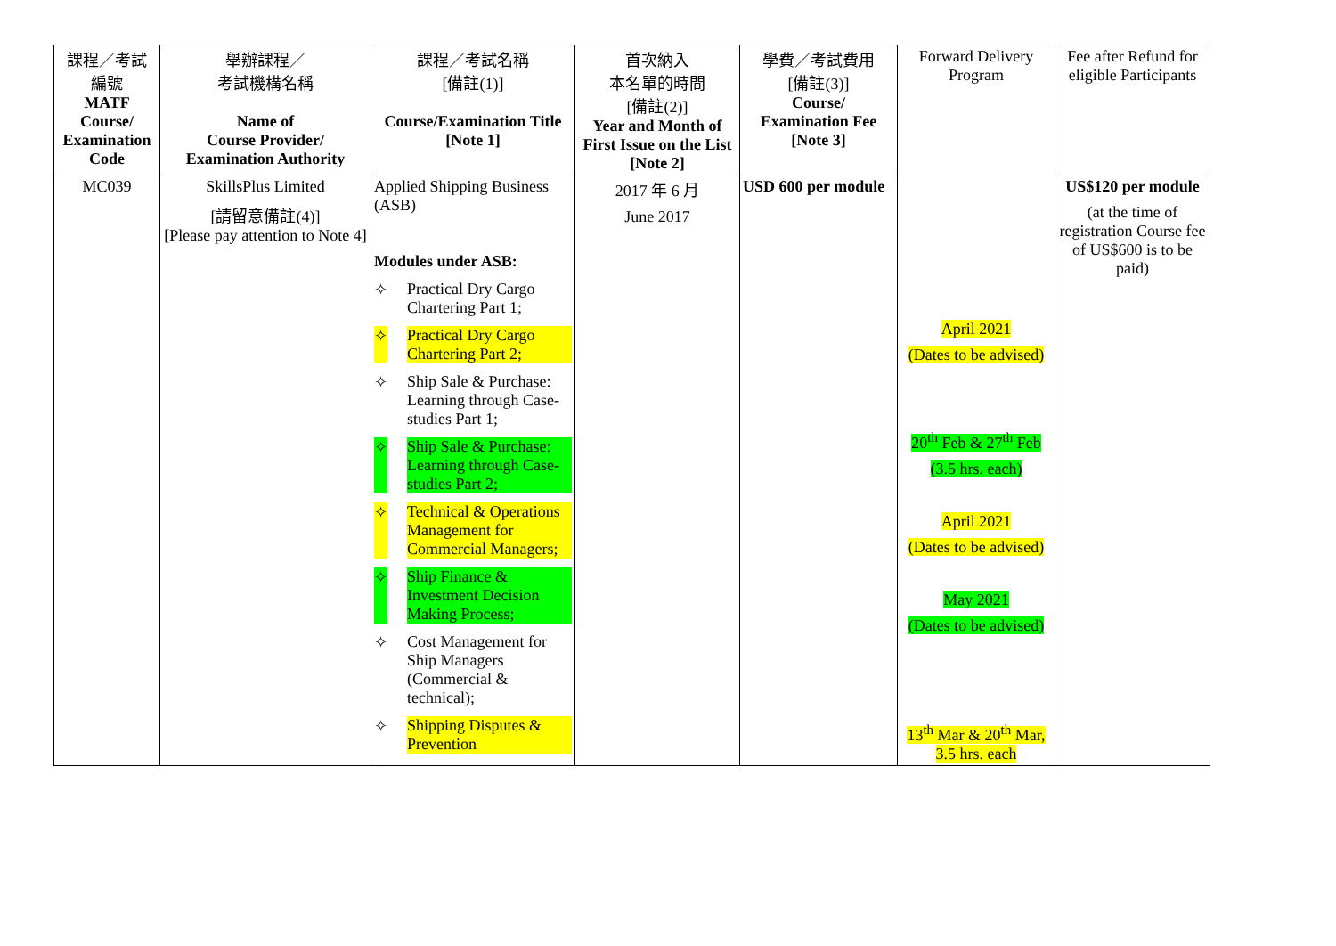| 課程／考試 編號 MATF Course/ Examination Code | 舉辦課程／ 考試機構名稱 Name of Course Provider/ Examination Authority | 課程／考試名稱 [備註(1)] Course/Examination Title [Note 1] | 首次納入 本名單的時間 [備註(2)] Year and Month of First Issue on the List [Note 2] | 學費／考試費用 [備註(3)] Course/ Examination Fee [Note 3] | Forward Delivery Program | Fee after Refund for eligible Participants |
| --- | --- | --- | --- | --- | --- | --- |
| MC039 | SkillsPlus Limited [請留意備註(4)] [Please pay attention to Note 4] | Applied Shipping Business (ASB) Modules under ASB: ✧ Practical Dry Cargo Chartering Part 1; ✧ Practical Dry Cargo Chartering Part 2; ✧ Ship Sale & Purchase: Learning through Case-studies Part 1; ✧ Ship Sale & Purchase: Learning through Case-studies Part 2; ✧ Technical & Operations Management for Commercial Managers; ✧ Ship Finance & Investment Decision Making Process; ✧ Cost Management for Ship Managers (Commercial & technical); ✧ Shipping Disputes & Prevention | 2017 年 6 月 June 2017 | USD 600 per module | April 2021 (Dates to be advised) 20<sup>th</sup> Feb & 27<sup>th</sup> Feb (3.5 hrs. each) April 2021 (Dates to be advised) May 2021 (Dates to be advised) 13<sup>th</sup> Mar & 20<sup>th</sup> Mar, 3.5 hrs. each | US$120 per module (at the time of registration Course fee of US$600 is to be paid) |